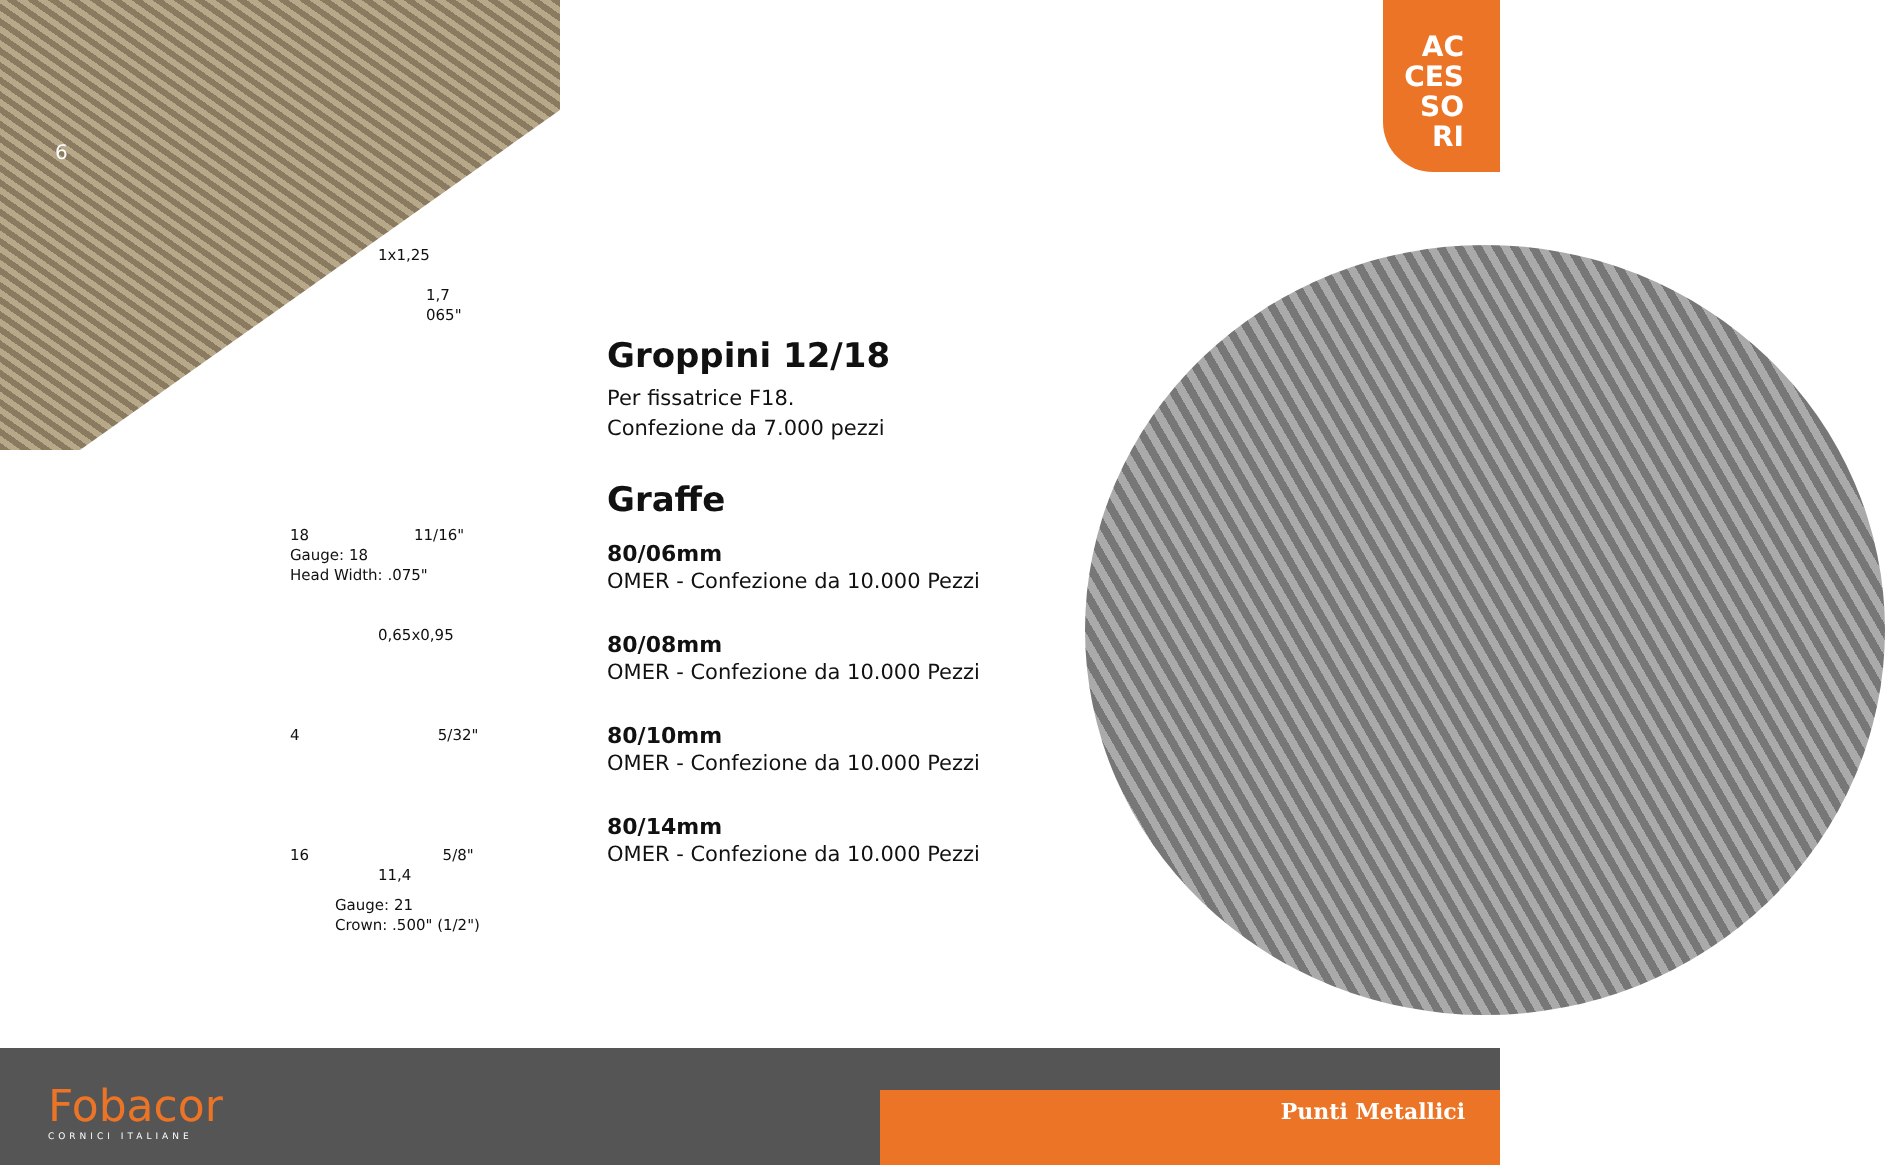6
AC
CES
SO
RI
1x1,25
1,7
065"
18 11/16"
Gauge: 18
Head Width: .075"
0,65x0,95
4 5/32"
16 5/8"
11,4
Gauge: 21
Crown: .500" (1/2")
Groppini 12/18
Per fissatrice F18.
Confezione da 7.000 pezzi
Graffe
80/06mm
OMER - Confezione da 10.000 Pezzi
80/08mm
OMER - Confezione da 10.000 Pezzi
80/10mm
OMER - Confezione da 10.000 Pezzi
80/14mm
OMER - Confezione da 10.000 Pezzi
Fobacor
CORNICI ITALIANE
Punti Metallici